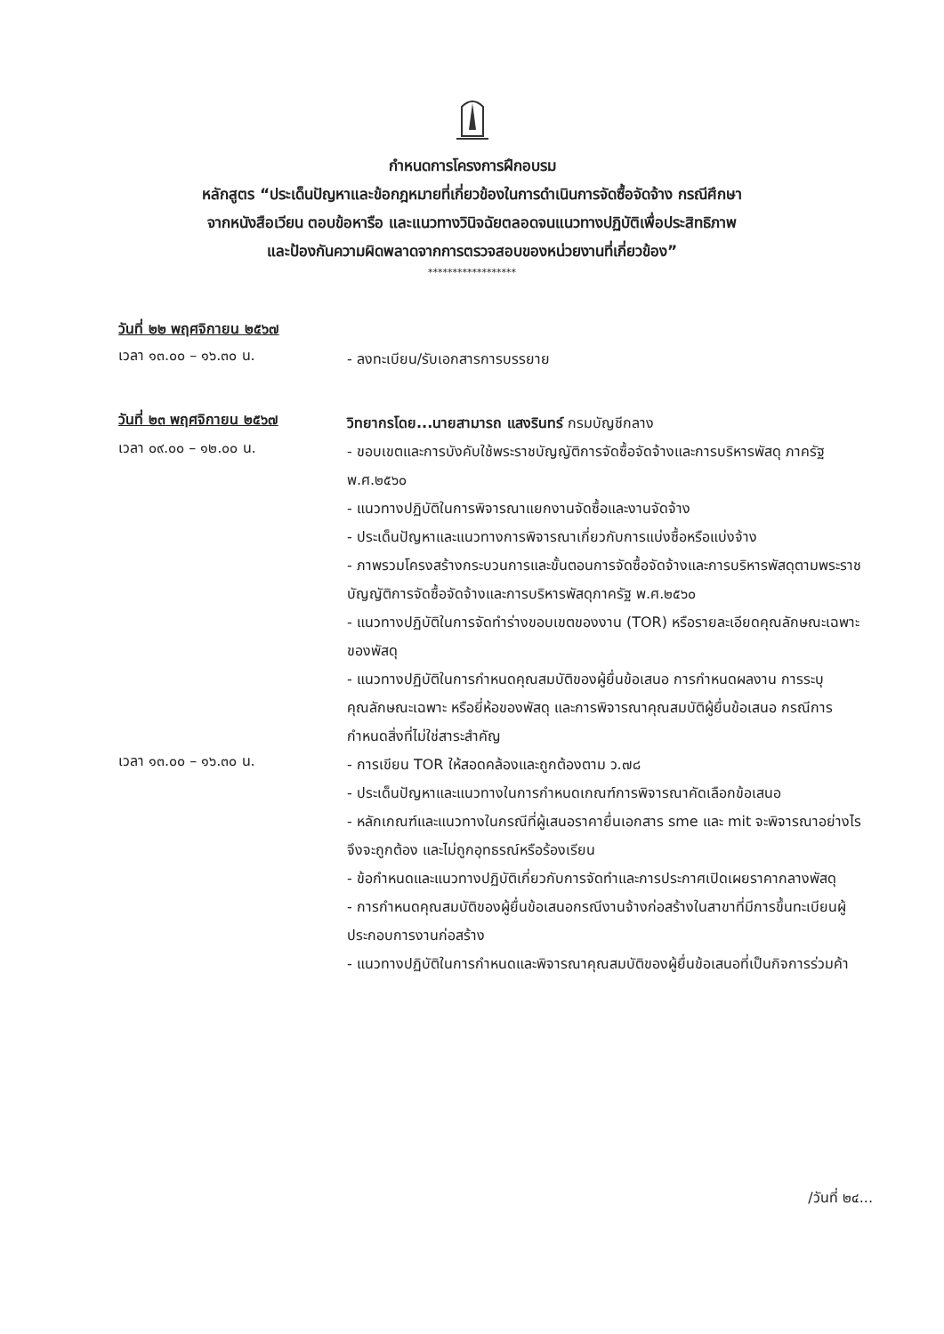กำหนดการโครงการฝึกอบรม
หลักสูตร “ประเด็นปัญหาและข้อกฎหมายที่เกี่ยวข้องในการดำเนินการจัดซื้อจัดจ้าง กรณีศึกษา
จากหนังสือเวียน ตอบข้อหารือ และแนวทางวินิจฉัยตลอดจนแนวทางปฏิบัติเพื่อประสิทธิภาพ
และป้องกันความผิดพลาดจากการตรวจสอบของหน่วยงานที่เกี่ยวข้อง”
******************
วันที่ ๒๒ พฤศจิกายน ๒๕๖๗
เวลา ๑๓.๐๐ – ๑๖.๓๐ น.
- ลงทะเบียน/รับเอกสารการบรรยาย
วันที่ ๒๓ พฤศจิกายน ๒๕๖๗
วิทยากรโดย...นายสามารถ แสงรินทร์ กรมบัญชีกลาง
เวลา ๐๙.๐๐ – ๑๒.๐๐ น.
- ขอบเขตและการบังคับใช้พระราชบัญญัติการจัดซื้อจัดจ้างและการบริหารพัสดุ ภาครัฐ พ.ศ.๒๕๖๐
- แนวทางปฏิบัติในการพิจารณาแยกงานจัดซื้อและงานจัดจ้าง
- ประเด็นปัญหาและแนวทางการพิจารณาเกี่ยวกับการแบ่งซื้อหรือแบ่งจ้าง
- ภาพรวมโครงสร้างกระบวนการและขั้นตอนการจัดซื้อจัดจ้างและการบริหารพัสดุตามพระราชบัญญัติการจัดซื้อจัดจ้างและการบริหารพัสดุภาครัฐ พ.ศ.๒๕๖๐
- แนวทางปฏิบัติในการจัดทำร่างขอบเขตของงาน (TOR) หรือรายละเอียดคุณลักษณะเฉพาะของพัสดุ
- แนวทางปฏิบัติในการกำหนดคุณสมบัติของผู้ยื่นข้อเสนอ การกำหนดผลงาน การระบุคุณลักษณะเฉพาะ หรือยี่ห้อของพัสดุ และการพิจารณาคุณสมบัติผู้ยื่นข้อเสนอ กรณีการกำหนดสิ่งที่ไม่ใช่สาระสำคัญ
เวลา ๑๓.๐๐ – ๑๖.๓๐ น.
- การเขียน TOR ให้สอดคล้องและถูกต้องตาม ว.๗๘
- ประเด็นปัญหาและแนวทางในการกำหนดเกณฑ์การพิจารณาคัดเลือกข้อเสนอ
- หลักเกณฑ์และแนวทางในกรณีที่ผู้เสนอราคายื่นเอกสาร sme และ mit จะพิจารณาอย่างไร จึงจะถูกต้อง และไม่ถูกอุทธรณ์หรือร้องเรียน
- ข้อกำหนดและแนวทางปฏิบัติเกี่ยวกับการจัดทำและการประกาศเปิดเผยราคากลางพัสดุ
- การกำหนดคุณสมบัติของผู้ยื่นข้อเสนอกรณีงานจ้างก่อสร้างในสาขาที่มีการขึ้นทะเบียนผู้ประกอบการงานก่อสร้าง
- แนวทางปฏิบัติในการกำหนดและพิจารณาคุณสมบัติของผู้ยื่นข้อเสนอที่เป็นกิจการร่วมค้า
/วันที่ ๒๔...